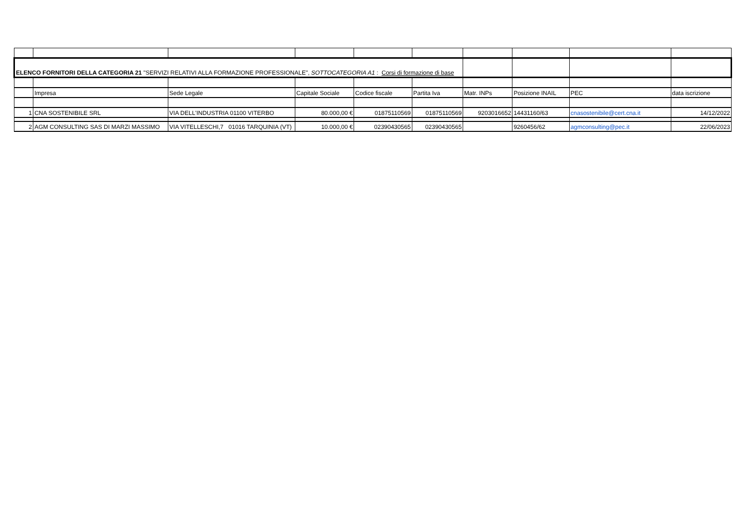| ELENCO FORNITORI DELLA CATEGORIA 21 "SERVIZI RELATIVI ALLA FORMAZIONE PROFESSIONALE", SOTTOCATEGORIA A1 : Corsi di formazione di base | | | | | | | | | |
| | Impresa | Sede Legale | Capitale Sociale | Codice fiscale | Partita Iva | Matr. INPs | Posizione INAIL | PEC | data iscrizione |
| 1 | CNA SOSTENIBILE SRL | VIA DELL'INDUSTRIA 01100 VITERBO | 80.000,00 € | 01875110569 | 01875110569 | 9203016652 | 14431160/63 | cnasostenibile@cert.cna.it | 14/12/2022 |
| 2 | AGM CONSULTING SAS DI MARZI MASSIMO | VIA VITELLESCHI,7 01016 TARQUINIA (VT) | 10.000,00 € | 02390430565 | 02390430565 | | 9260456/62 | agmconsulting@pec.it | 22/06/2023 |